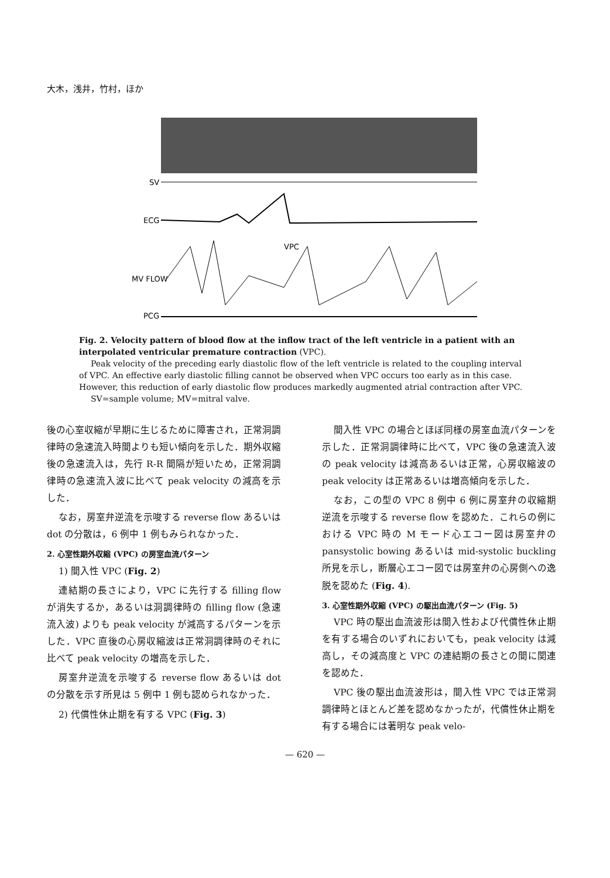大木，浅井，竹村，ほか
SV
ECG
VPC
MV FLOW
PCG
Fig. 2. Velocity pattern of blood flow at the inflow tract of the left ventricle in a patient with an interpolated ventricular premature contraction (VPC).
Peak velocity of the preceding early diastolic flow of the left ventricle is related to the coupling interval of VPC. An effective early diastolic filling cannot be observed when VPC occurs too early as in this case. However, this reduction of early diastolic flow produces markedly augmented atrial contraction after VPC.
SV=sample volume; MV=mitral valve.
後の心室収縮が早期に生じるために障害され，正常洞調律時の急速流入時間よりも短い傾向を示した．期外収縮後の急速流入は，先行 R-R 間隔が短いため，正常洞調律時の急速流入波に比べて peak velocity の減高を示した．
なお，房室弁逆流を示唆する reverse flow あるいは dot の分散は，6 例中 1 例もみられなかった．
2. 心室性期外収縮 (VPC) の房室血流パターン
1) 間入性 VPC (Fig. 2)
連結期の長さにより，VPC に先行する filling flow が消失するか，あるいは洞調律時の filling flow (急速流入波) よりも peak velocity が減高するパターンを示した．VPC 直後の心房収縮波は正常洞調律時のそれに比べて peak velocity の増高を示した．
房室弁逆流を示唆する reverse flow あるいは dot の分散を示す所見は 5 例中 1 例も認められなかった．
2) 代償性休止期を有する VPC (Fig. 3)
間入性 VPC の場合とほぼ同様の房室血流パターンを示した．正常洞調律時に比べて，VPC 後の急速流入波の peak velocity は減高あるいは正常，心房収縮波の peak velocity は正常あるいは増高傾向を示した．
なお，この型の VPC 8 例中 6 例に房室弁の収縮期逆流を示唆する reverse flow を認めた．これらの例における VPC 時の M モード心エコー図は房室弁の pansystolic bowing あるいは mid-systolic buckling 所見を示し，断層心エコー図では房室弁の心房側への逸脱を認めた (Fig. 4).
3. 心室性期外収縮 (VPC) の駆出血流パターン (Fig. 5)
VPC 時の駆出血流波形は間入性および代償性休止期を有する場合のいずれにおいても，peak velocity は減高し，その減高度と VPC の連結期の長さとの間に関連を認めた．
VPC 後の駆出血流波形は，間入性 VPC では正常洞調律時とほとんど差を認めなかったが，代償性休止期を有する場合には著明な peak velo-
— 620 —